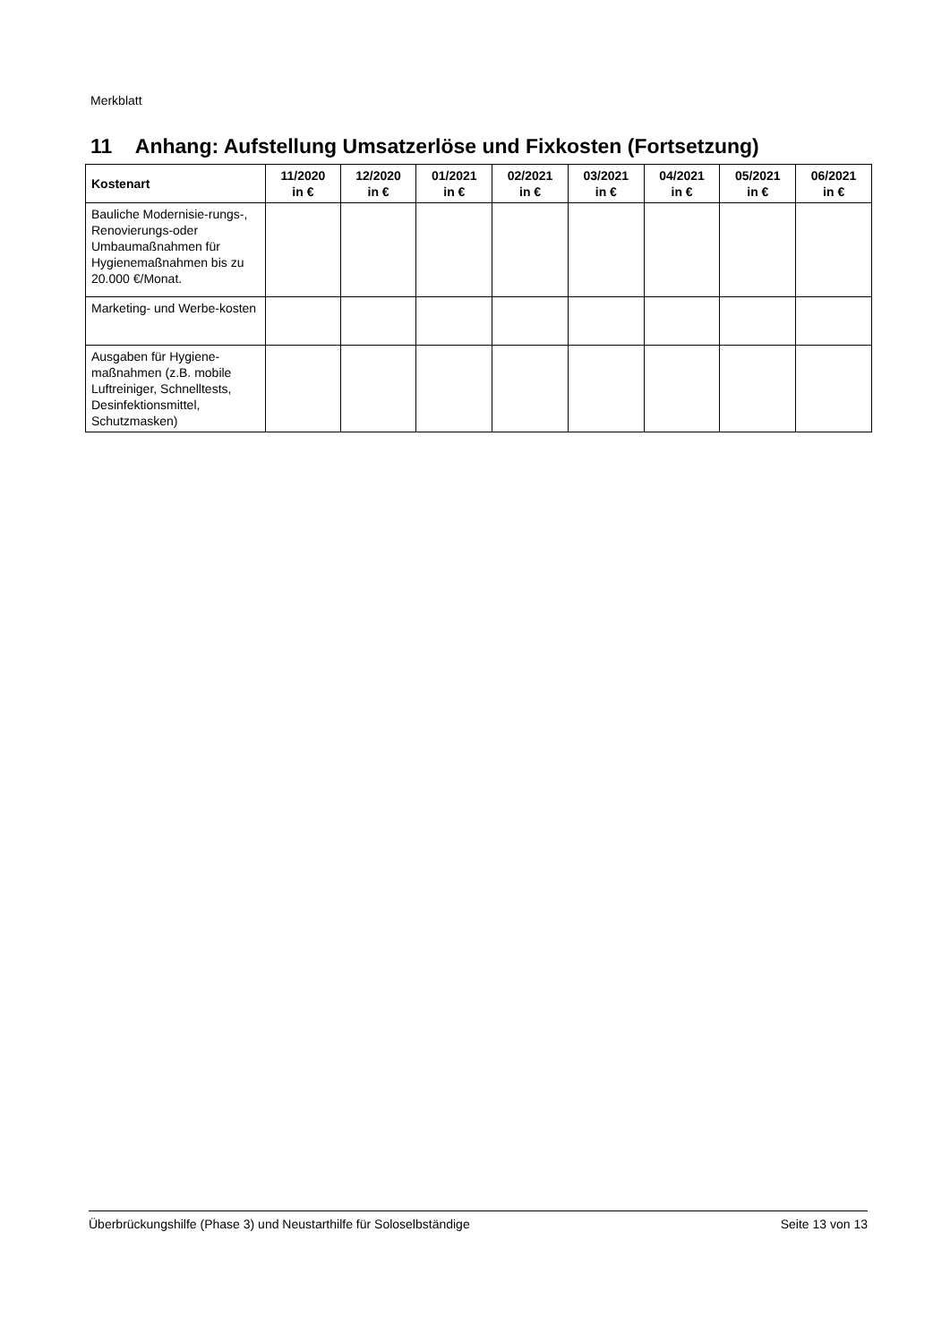Merkblatt
11 Anhang: Aufstellung Umsatzerlöse und Fixkosten (Fortsetzung)
| Kostenart | 11/2020 in € | 12/2020 in € | 01/2021 in € | 02/2021 in € | 03/2021 in € | 04/2021 in € | 05/2021 in € | 06/2021 in € |
| --- | --- | --- | --- | --- | --- | --- | --- | --- |
| Bauliche Modernisie-rungs-, Renovierungs-oder Umbaumaßnahmen für Hygienemaßnahmen bis zu 20.000 €/Monat. | | | | | | | | |
| Marketing- und Werbe-kosten | | | | | | | | |
| Ausgaben für Hygiene-maßnahmen (z.B. mobile Luftreiniger, Schnelltests, Desinfektionsmittel, Schutzmasken) | | | | | | | | |
Überbrückungshilfe (Phase 3) und Neustarthilfe für Soloselbständige Seite 13 von 13